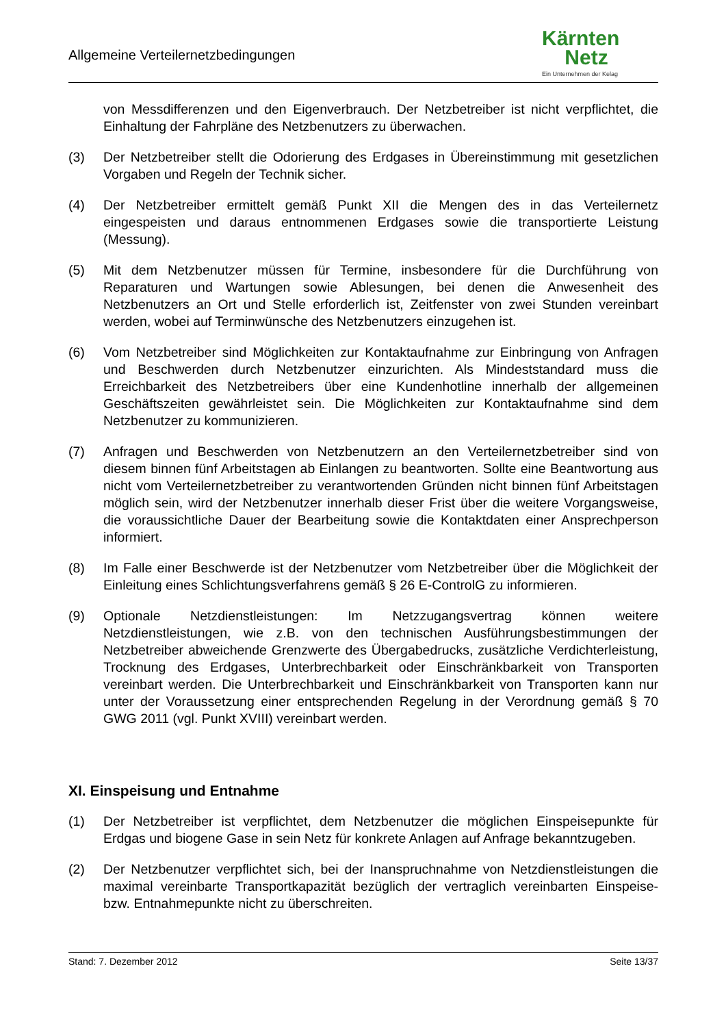Allgemeine Verteilernetzbedingungen
Kärnten
Netz
Ein Unternehmen der Kelag
von Messdifferenzen und den Eigenverbrauch. Der Netzbetreiber ist nicht verpflichtet, die Einhaltung der Fahrpläne des Netzbenutzers zu überwachen.
(3) Der Netzbetreiber stellt die Odorierung des Erdgases in Übereinstimmung mit gesetzlichen Vorgaben und Regeln der Technik sicher.
(4) Der Netzbetreiber ermittelt gemäß Punkt XII die Mengen des in das Verteilernetz eingespeisten und daraus entnommenen Erdgases sowie die transportierte Leistung (Messung).
(5) Mit dem Netzbenutzer müssen für Termine, insbesondere für die Durchführung von Reparaturen und Wartungen sowie Ablesungen, bei denen die Anwesenheit des Netzbenutzers an Ort und Stelle erforderlich ist, Zeitfenster von zwei Stunden vereinbart werden, wobei auf Terminwünsche des Netzbenutzers einzugehen ist.
(6) Vom Netzbetreiber sind Möglichkeiten zur Kontaktaufnahme zur Einbringung von Anfragen und Beschwerden durch Netzbenutzer einzurichten. Als Mindeststandard muss die Erreichbarkeit des Netzbetreibers über eine Kundenhotline innerhalb der allgemeinen Geschäftszeiten gewährleistet sein. Die Möglichkeiten zur Kontaktaufnahme sind dem Netzbenutzer zu kommunizieren.
(7) Anfragen und Beschwerden von Netzbenutzern an den Verteilernetzbetreiber sind von diesem binnen fünf Arbeitstagen ab Einlangen zu beantworten. Sollte eine Beantwortung aus nicht vom Verteilernetzbetreiber zu verantwortenden Gründen nicht binnen fünf Arbeitstagen möglich sein, wird der Netzbenutzer innerhalb dieser Frist über die weitere Vorgangsweise, die voraussichtliche Dauer der Bearbeitung sowie die Kontaktdaten einer Ansprechperson informiert.
(8) Im Falle einer Beschwerde ist der Netzbenutzer vom Netzbetreiber über die Möglichkeit der Einleitung eines Schlichtungsverfahrens gemäß § 26 E-ControlG zu informieren.
(9) Optionale Netzdienstleistungen: Im Netzzugangsvertrag können weitere Netzdienstleistungen, wie z.B. von den technischen Ausführungsbestimmungen der Netzbetreiber abweichende Grenzwerte des Übergabedrucks, zusätzliche Verdichterleistung, Trocknung des Erdgases, Unterbrechbarkeit oder Einschränkbarkeit von Transporten vereinbart werden. Die Unterbrechbarkeit und Einschränkbarkeit von Transporten kann nur unter der Voraussetzung einer entsprechenden Regelung in der Verordnung gemäß § 70 GWG 2011 (vgl. Punkt XVIII) vereinbart werden.
XI. Einspeisung und Entnahme
(1) Der Netzbetreiber ist verpflichtet, dem Netzbenutzer die möglichen Einspeisepunkte für Erdgas und biogene Gase in sein Netz für konkrete Anlagen auf Anfrage bekanntzugeben.
(2) Der Netzbenutzer verpflichtet sich, bei der Inanspruchnahme von Netzdienstleistungen die maximal vereinbarte Transportkapazität bezüglich der vertraglich vereinbarten Einspeise- bzw. Entnahmepunkte nicht zu überschreiten.
Stand: 7. Dezember 2012 Seite 13/37